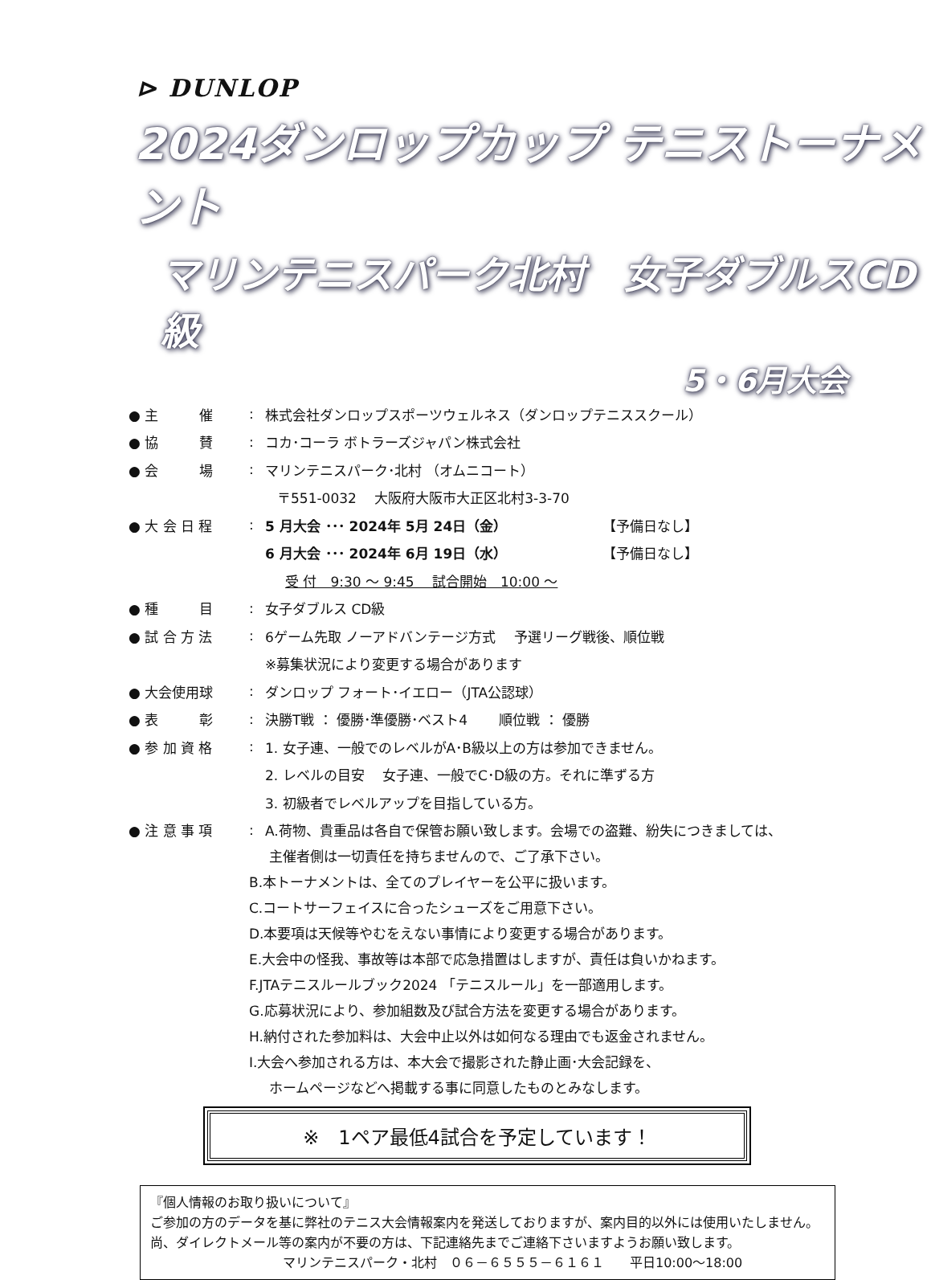⊳ DUNLOP
2024ダンロップカップ テニストーナメント
マリンテニスパーク北村　女子ダブルスCD級
5・6月大会
● 主　　　催: 株式会社ダンロップスポーツウェルネス（ダンロップテニススクール）
● 協　　　賛: コカ･コーラ ボトラーズジャパン株式会社
● 会　　　場: マリンテニスパーク･北村 （オムニコート）
〒551-0032　 大阪府大阪市大正区北村3-3-70
● 大 会 日 程: 5 月大会 ･･･ 2024年 5月 24日（金） 【予備日なし】
6 月大会 ･･･ 2024年 6月 19日（水） 【予備日なし】
受 付　9:30 ～ 9:45　 試合開始　10:00 ～
● 種　　　目: 女子ダブルス CD級
● 試 合 方 法: 6ゲーム先取 ノーアドバンテージ方式　 予選リーグ戦後、順位戦
※募集状況により変更する場合があります
● 大会使用球: ダンロップ フォート･イエロー（JTA公認球）
● 表　　　彰: 決勝T戦 ： 優勝･準優勝･ベスト4　　 順位戦 ： 優勝
● 参 加 資 格: 1. 女子連、一般でのレベルがA･B級以上の方は参加できません。
2. レベルの目安　 女子連、一般でC･D級の方。それに準ずる方
3. 初級者でレベルアップを目指している方。
● 注 意 事 項: A.荷物、貴重品は各自で保管お願い致します。会場での盗難、紛失につきましては、
主催者側は一切責任を持ちませんので、ご了承下さい。
B.本トーナメントは、全てのプレイヤーを公平に扱います。
C.コートサーフェイスに合ったシューズをご用意下さい。
D.本要項は天候等やむをえない事情により変更する場合があります。
E.大会中の怪我、事故等は本部で応急措置はしますが、責任は負いかねます。
F.JTAテニスルールブック2024 「テニスルール」を一部適用します。
G.応募状況により、参加組数及び試合方法を変更する場合があります。
H.納付された参加料は、大会中止以外は如何なる理由でも返金されません。
I.大会へ参加される方は、本大会で撮影された静止画･大会記録を、
ホームページなどへ掲載する事に同意したものとみなします。
※　1ペア最低4試合を予定しています！
『個人情報のお取り扱いについて』
ご参加の方のデータを基に弊社のテニス大会情報案内を発送しておりますが、案内目的以外には使用いたしません。尚、ダイレクトメール等の案内が不要の方は、下記連絡先までご連絡下さいますようお願い致します。
マリンテニスパーク・北村　０６－６５５５－６１６１　　平日10:00～18:00